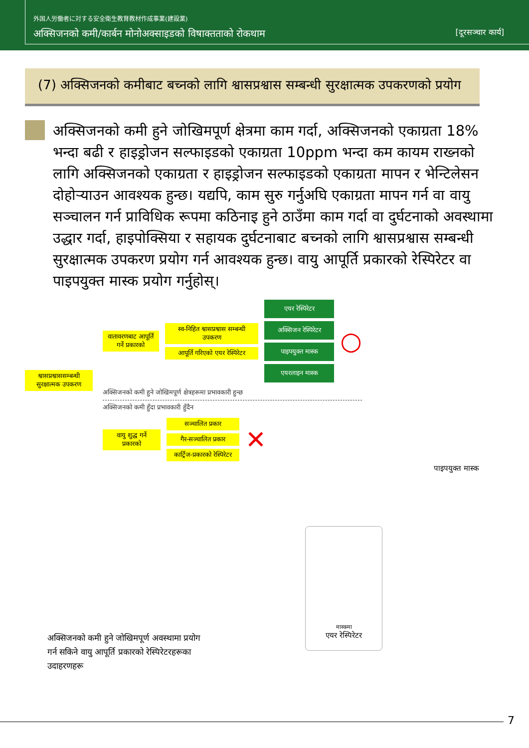外国人労働者に対する安全衛生教育教材作成事業(建設業)
अक्सिजनको कमी/कार्बन मोनोअक्साइडको विषाक्तताको रोकथाम [दूरसञ्चार कार्य]
(7) अक्सिजनको कमीबाट बच्नको लागि श्वासप्रश्वास सम्बन्धी सुरक्षात्मक उपकरणको प्रयोग
अक्सिजनको कमी हुने जोखिमपूर्ण क्षेत्रमा काम गर्दा, अक्सिजनको एकाग्रता 18% भन्दा बढी र हाइड्रोजन सल्फाइडको एकाग्रता 10ppm भन्दा कम कायम राख्नको लागि अक्सिजनको एकाग्रता र हाइड्रोजन सल्फाइडको एकाग्रता मापन र भेन्टिलेसन दोहोर्‍याउन आवश्यक हुन्छ। यद्यपि, काम सुरु गर्नुअघि एकाग्रता मापन गर्न वा वायु सञ्चालन गर्न प्राविधिक रूपमा कठिनाइ हुने ठाउँमा काम गर्दा वा दुर्घटनाको अवस्थामा उद्धार गर्दा, हाइपोक्सिया र सहायक दुर्घटनाबाट बच्नको लागि श्वासप्रश्वास सम्बन्धी सुरक्षात्मक उपकरण प्रयोग गर्न आवश्यक हुन्छ। वायु आपूर्ति प्रकारको रेस्पिरेटर वा पाइपयुक्त मास्क प्रयोग गर्नुहोस्।
श्वासप्रश्वाससम्बन्धी सुरक्षात्मक उपकरण
वातावरणबाट आपूर्ति गर्ने प्रकारको
स्व-निहित श्वासप्रश्वास सम्बन्धी उपकरण
आपूर्ति गरिएको एयर रेस्पिरेटर
एयर रेस्पिरेटर
अक्सिजन रेस्पिरेटर
पाइपयुक्त मास्क
एयरलाइन मास्क
○
अक्सिजनको कमी हुने जोखिमपूर्ण क्षेत्रहरूमा प्रभावकारी हुन्छ
अक्सिजनको कमी हुँदा प्रभावकारी हुँदैन
वायु शुद्ध गर्ने प्रकारको
सञ्चालित प्रकार
गैर-सञ्चालित प्रकार
कार्ट्रिज-प्रकारको रेस्पिरेटर
✕
पाइपयुक्त मास्क
मास्कमा
एयर रेस्पिरेटर
अक्सिजनको कमी हुने जोखिमपूर्ण अवस्थामा प्रयोग गर्न सकिने वायु आपूर्ति प्रकारको रेस्पिरेटरहरूका उदाहरणहरू
7